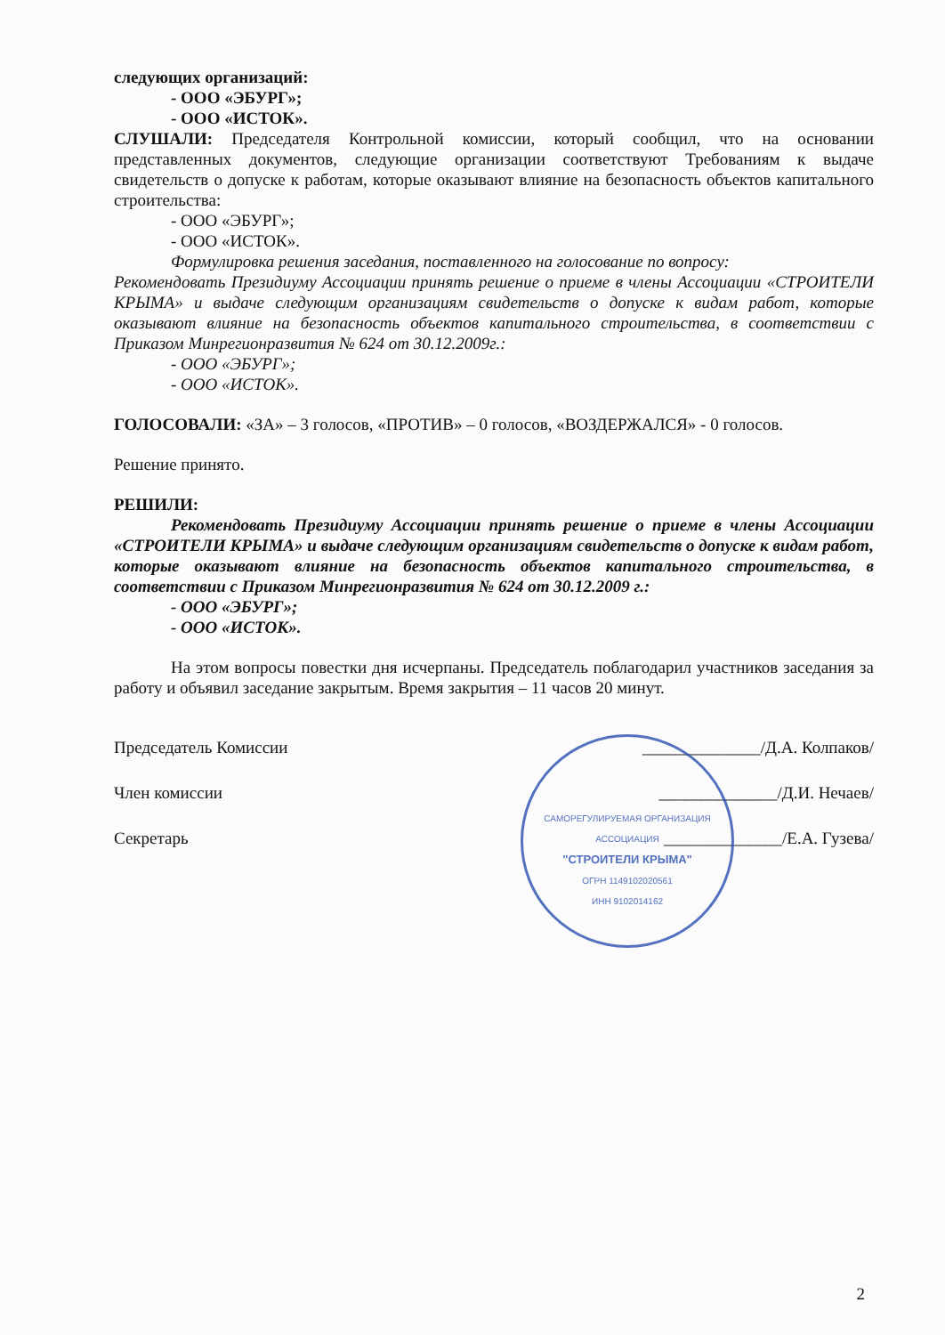следующих организаций:
- ООО «ЭБУРГ»;
- ООО «ИСТОК».
СЛУШАЛИ: Председателя Контрольной комиссии, который сообщил, что на основании представленных документов, следующие организации соответствуют Требованиям к выдаче свидетельств о допуске к работам, которые оказывают влияние на безопасность объектов капитального строительства:
- ООО «ЭБУРГ»;
- ООО «ИСТОК».
Формулировка решения заседания, поставленного на голосование по вопросу:
Рекомендовать Президиуму Ассоциации принять решение о приеме в члены Ассоциации «СТРОИТЕЛИ КРЫМА» и выдаче следующим организациям свидетельств о допуске к видам работ, которые оказывают влияние на безопасность объектов капитального строительства, в соответствии с Приказом Минрегионразвития № 624 от 30.12.2009г.:
- ООО «ЭБУРГ»;
- ООО «ИСТОК».
ГОЛОСОВАЛИ: «ЗА» – 3 голосов, «ПРОТИВ» – 0 голосов, «ВОЗДЕРЖАЛСЯ» - 0 голосов.
Решение принято.
РЕШИЛИ:
Рекомендовать Президиуму Ассоциации принять решение о приеме в члены Ассоциации «СТРОИТЕЛИ КРЫМА» и выдаче следующим организациям свидетельств о допуске к видам работ, которые оказывают влияние на безопасность объектов капитального строительства, в соответствии с Приказом Минрегионразвития № 624 от 30.12.2009 г.:
- ООО «ЭБУРГ»;
- ООО «ИСТОК».
На этом вопросы повестки дня исчерпаны. Председатель поблагодарил участников заседания за работу и объявил заседание закрытым. Время закрытия – 11 часов 20 минут.
Председатель Комиссии ______________/Д.А. Колпаков/
Член комиссии ______________/Д.И. Нечаев/
Секретарь ______________/Е.А. Гузева/
САМОРЕГУЛИРУЕМАЯ ОРГАНИЗАЦИЯ АССОЦИАЦИЯ
"СТРОИТЕЛИ КРЫМА"
ОГРН 1149102020561
ИНН 9102014162
2